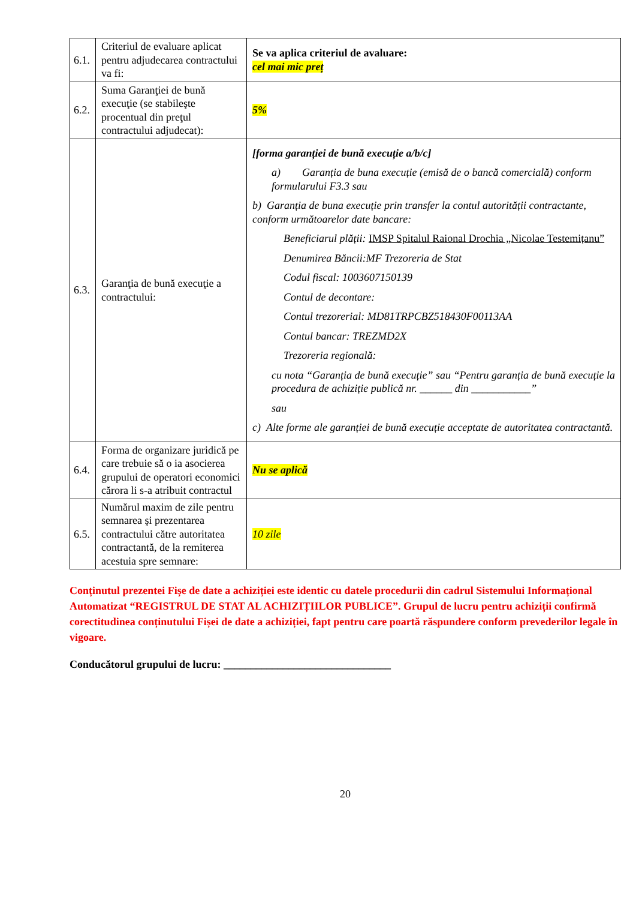| 6.1. | Criteriul de evaluare aplicat pentru adjudecarea contractului va fi: | Se va aplica criteriul de avaluare: cel mai mic preț |
| 6.2. | Suma Garanţiei de bună execuţie (se stabileşte procentual din preţul contractului adjudecat): | 5% |
| 6.3. | Garanţia de bună execuţie a contractului: | [forma garanției de bună execuție a/b/c] a) Garanția de buna execuție (emisă de o bancă comercială) conform formularului F3.3 sau b) Garanția de buna execuție prin transfer la contul autorității contractante, conform următoarelor date bancare: Beneficiarul plății: IMSP Spitalul Raional Drochia „Nicolae Testemițanu” Denumirea Băncii:MF Trezoreria de Stat Codul fiscal: 1003607150139 Contul de decontare: Contul trezorerial: MD81TRPCBZ518430F00113AA Contul bancar: TREZMD2X Trezoreria regională: cu nota “Garanția de bună execuție” sau “Pentru garanția de bună execuție la procedura de achiziție publică nr. ______ din ___________” sau c) Alte forme ale garanției de bună execuție acceptate de autoritatea contractantă. |
| 6.4. | Forma de organizare juridică pe care trebuie să o ia asocierea grupului de operatori economici cărora li s-a atribuit contractul | Nu se aplică |
| 6.5. | Numărul maxim de zile pentru semnarea şi prezentarea contractului către autoritatea contractantă, de la remiterea acestuia spre semnare: | 10 zile |
Conținutul prezentei Fișe de date a achiziției este identic cu datele procedurii din cadrul Sistemului Informațional Automatizat “REGISTRUL DE STAT AL ACHIZIȚIILOR PUBLICE”. Grupul de lucru pentru achiziții confirmă corectitudinea conținutului Fișei de date a achiziției, fapt pentru care poartă răspundere conform prevederilor legale în vigoare.
Conducătorul grupului de lucru: _______________________________
20